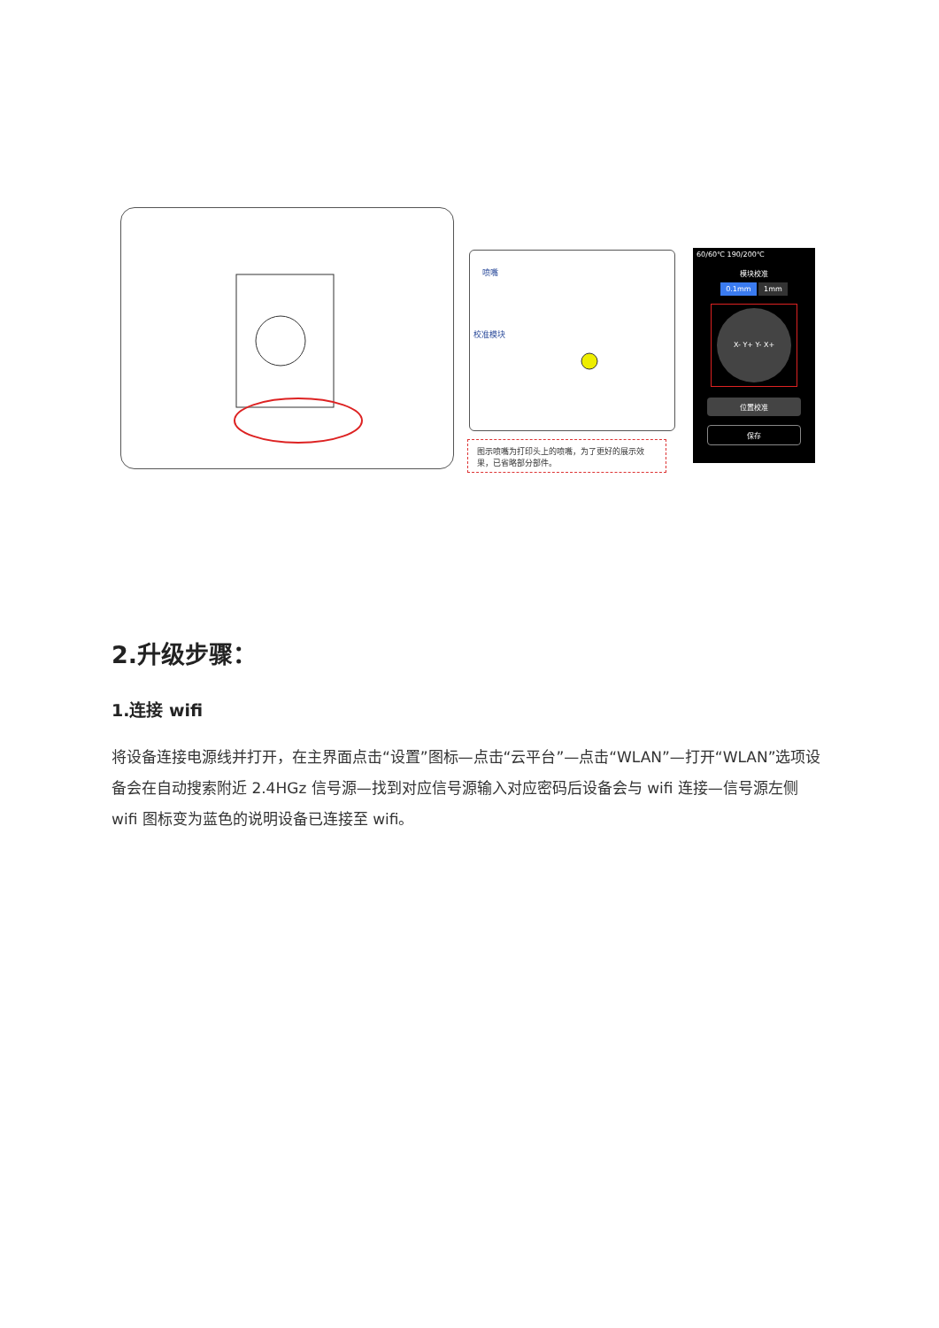喷嘴
校准模块
图示喷嘴为打印头上的喷嘴，为了更好的展示效果，已省略部分部件。
60/60℃ 190/200℃
模块校准
0.1mm 1mm
X- Y+ Y- X+
位置校准
保存
2.升级步骤：
1.连接 wifi
将设备连接电源线并打开，在主界面点击“设置”图标—点击“云平台”—点击“WLAN”—打开“WLAN”选项设备会在自动搜索附近 2.4HGz 信号源—找到对应信号源输入对应密码后设备会与 wifi 连接—信号源左侧 wifi 图标变为蓝色的说明设备已连接至 wifi。